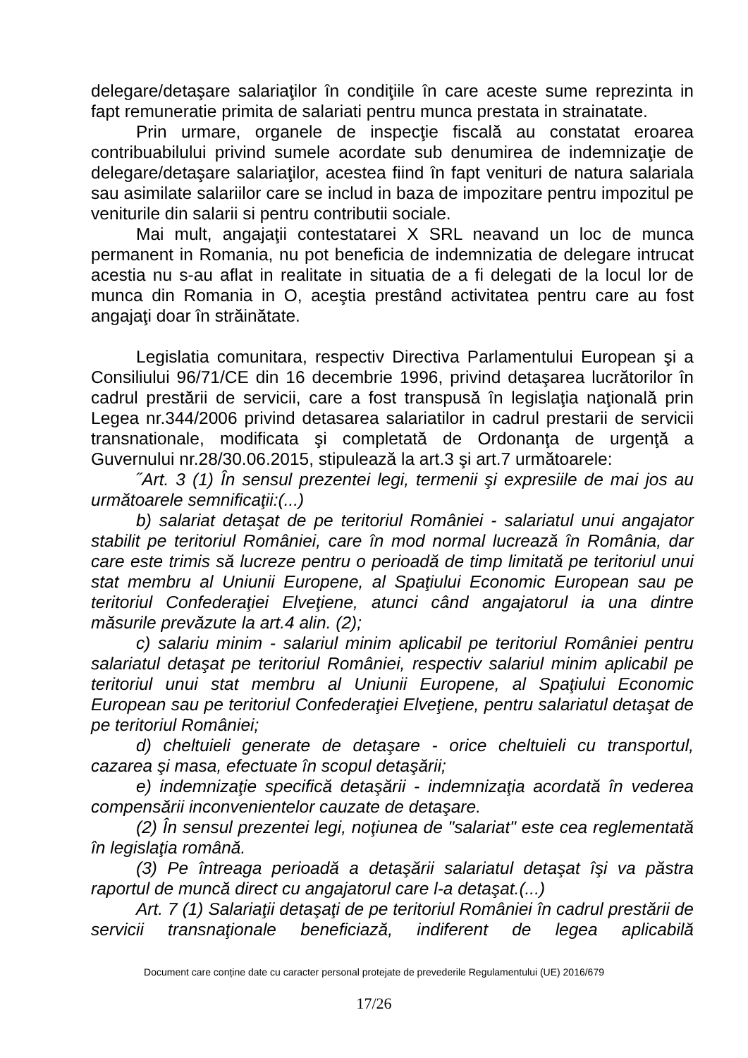delegare/detaşare salariaţilor în condiţiile în care aceste sume reprezinta in fapt remuneratie primita de salariati pentru munca prestata in strainatate.
Prin urmare, organele de inspecţie fiscală au constatat eroarea contribuabilului privind sumele acordate sub denumirea de indemnizaţie de delegare/detaşare salariaţilor, acestea fiind în fapt venituri de natura salariala sau asimilate salariilor care se includ in baza de impozitare pentru impozitul pe veniturile din salarii si pentru contributii sociale.
Mai mult, angajaţii contestatarei X SRL neavand un loc de munca permanent in Romania, nu pot beneficia de indemnizatia de delegare intrucat acestia nu s-au aflat in realitate in situatia de a fi delegati de la locul lor de munca din Romania in O, aceştia prestând activitatea pentru care au fost angajaţi doar în străinătate.
Legislatia comunitara, respectiv Directiva Parlamentului European şi a Consiliului 96/71/CE din 16 decembrie 1996, privind detaşarea lucrătorilor în cadrul prestării de servicii, care a fost transpusă în legislaţia naţională prin Legea nr.344/2006 privind detasarea salariatilor in cadrul prestarii de servicii transnationale, modificata şi completată de Ordonanţa de urgenţă a Guvernului nr.28/30.06.2015, stipulează la art.3 şi art.7 următoarele:
˝Art. 3 (1) În sensul prezentei legi, termenii şi expresiile de mai jos au următoarele semnificaţii:(...)
b) salariat detaşat de pe teritoriul României - salariatul unui angajator stabilit pe teritoriul României, care în mod normal lucrează în România, dar care este trimis să lucreze pentru o perioadă de timp limitată pe teritoriul unui stat membru al Uniunii Europene, al Spaţiului Economic European sau pe teritoriul Confederaţiei Elveţiene, atunci când angajatorul ia una dintre măsurile prevăzute la art.4 alin. (2);
c) salariu minim - salariul minim aplicabil pe teritoriul României pentru salariatul detaşat pe teritoriul României, respectiv salariul minim aplicabil pe teritoriul unui stat membru al Uniunii Europene, al Spaţiului Economic European sau pe teritoriul Confederaţiei Elveţiene, pentru salariatul detaşat de pe teritoriul României;
d) cheltuieli generate de detaşare - orice cheltuieli cu transportul, cazarea şi masa, efectuate în scopul detaşării;
e) indemnizaţie specifică detaşării - indemnizaţia acordată în vederea compensării inconvenientelor cauzate de detaşare.
(2) În sensul prezentei legi, noţiunea de "salariat" este cea reglementată în legislaţia română.
(3) Pe întreaga perioadă a detaşării salariatul detaşat îşi va păstra raportul de muncă direct cu angajatorul care l-a detaşat.(...)
Art. 7 (1) Salariaţii detaşaţi de pe teritoriul României în cadrul prestării de servicii transnaţionale beneficiază, indiferent de legea aplicabilă
Document care conține date cu caracter personal protejate de prevederile Regulamentului (UE) 2016/679
17/26